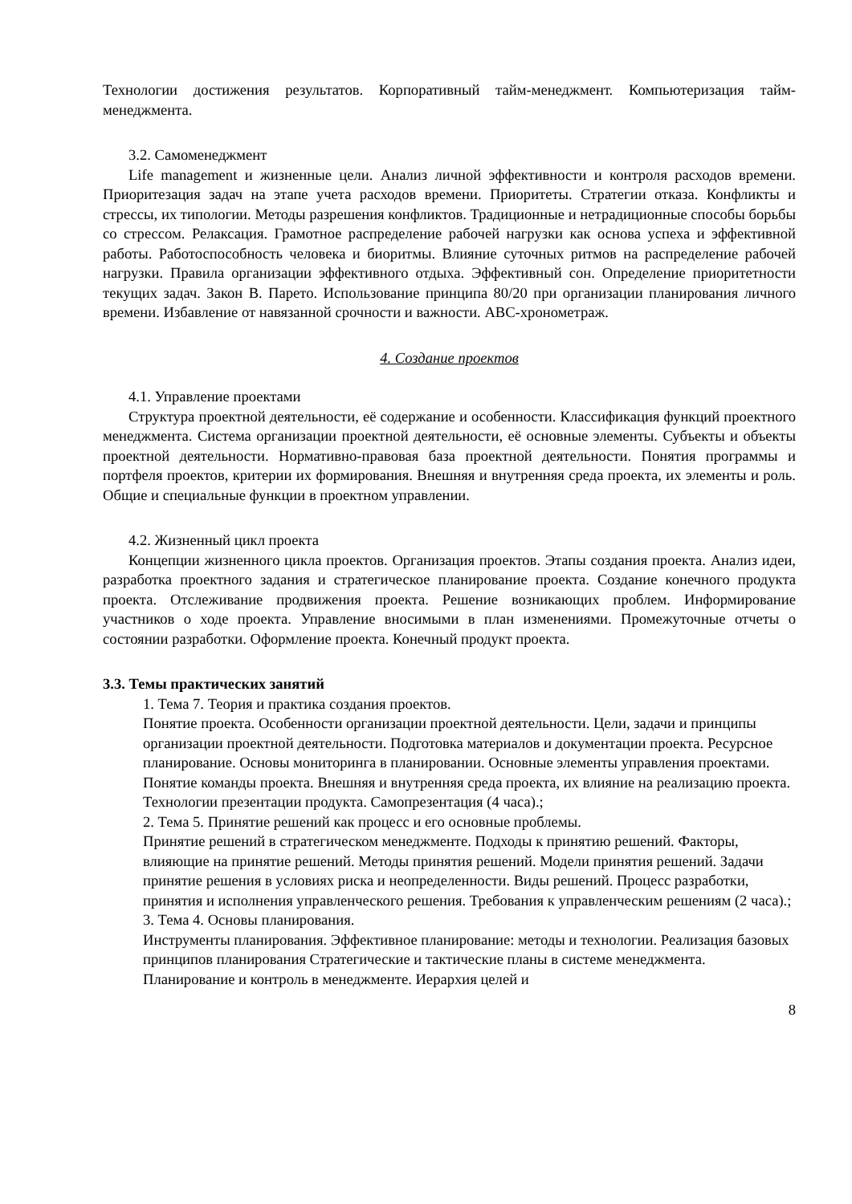Технологии достижения результатов. Корпоративный тайм-менеджмент. Компьютеризация тайм-менеджмента.
3.2. Самоменеджмент
Life management и жизненные цели. Анализ личной эффективности и контроля расходов времени. Приоритезация задач на этапе учета расходов времени. Приоритеты. Стратегии отказа. Конфликты и стрессы, их типологии. Методы разрешения конфликтов. Традиционные и нетрадиционные способы борьбы со стрессом. Релаксация. Грамотное распределение рабочей нагрузки как основа успеха и эффективной работы. Работоспособность человека и биоритмы. Влияние суточных ритмов на распределение рабочей нагрузки. Правила организации эффективного отдыха. Эффективный сон. Определение приоритетности текущих задач. Закон В. Парето. Использование принципа 80/20 при организации планирования личного времени. Избавление от навязанной срочности и важности. ABC-хронометраж.
4. Создание проектов
4.1. Управление проектами
Структура проектной деятельности, её содержание и особенности. Классификация функций проектного менеджмента. Система организации проектной деятельности, её основные элементы. Субъекты и объекты проектной деятельности. Нормативно-правовая база проектной деятельности. Понятия программы и портфеля проектов, критерии их формирования. Внешняя и внутренняя среда проекта, их элементы и роль. Общие и специальные функции в проектном управлении.
4.2. Жизненный цикл проекта
Концепции жизненного цикла проектов. Организация проектов. Этапы создания проекта. Анализ идеи, разработка проектного задания и стратегическое планирование проекта. Создание конечного продукта проекта. Отслеживание продвижения проекта. Решение возникающих проблем. Информирование участников о ходе проекта. Управление вносимыми в план изменениями. Промежуточные отчеты о состоянии разработки. Оформление проекта. Конечный продукт проекта.
3.3. Темы практических занятий
1. Тема 7. Теория и практика создания проектов.
Понятие проекта. Особенности организации проектной деятельности. Цели, задачи и принципы организации проектной деятельности. Подготовка материалов и документации проекта. Ресурсное планирование. Основы мониторинга в планировании. Основные элементы управления проектами. Понятие команды проекта. Внешняя и внутренняя среда проекта, их влияние на реализацию проекта. Технологии презентации продукта. Самопрезентация (4 часа).;
2. Тема 5. Принятие решений как процесс и его основные проблемы.
Принятие решений в стратегическом менеджменте. Подходы к принятию решений. Факторы, влияющие на принятие решений. Методы принятия решений. Модели принятия решений. Задачи принятие решения в условиях риска и неопределенности. Виды решений. Процесс разработки, принятия и исполнения управленческого решения. Требования к управленческим решениям (2 часа).;
3. Тема 4. Основы планирования.
Инструменты планирования. Эффективное планирование: методы и технологии. Реализация базовых принципов планирования Стратегические и тактические планы в системе менеджмента. Планирование и контроль в менеджменте. Иерархия целей и
8